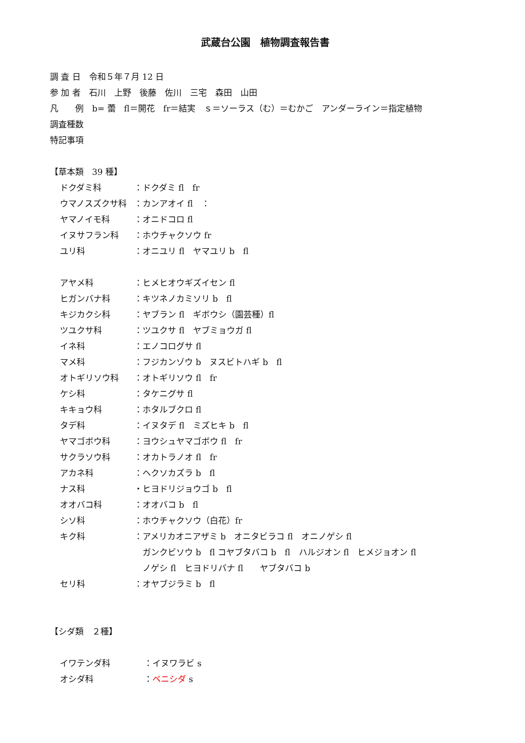武蔵台公園　植物調査報告書
調 査 日　令和５年７月 12 日
参 加 者　石川　上野　後藤　佐川　三宅　森田　山田
凡　　例　b= 蕾　fl＝開花　fr＝結実　ｓ＝ソーラス（む）＝むかご　アンダーライン＝指定植物
調査種数
特記事項
【草本類　39 種】
ドクダミ科 ：ドクダミ fl　fr
ウマノスズクサ科 ：カンアオイ fl　：
ヤマノイモ科 ：オニドコロ fl
イヌサフラン科 ：ホウチャクソウ fr
ユリ科 ：オニユリ fl　ヤマユリ b　fl
アヤメ科 ：ヒメヒオウギズイセン fl
ヒガンバナ科 ：キツネノカミソリ b　fl
キジカクシ科 ：ヤブラン fl　ギボウシ（園芸種）fl
ツユクサ科 ：ツユクサ fl　ヤブミョウガ fl
イネ科 ：エノコログサ fl
マメ科 ：フジカンゾウ b　ヌスビトハギ b　fl
オトギリソウ科 ：オトギリソウ fl　fr
ケシ科 ：タケニグサ fl
キキョウ科 ：ホタルブクロ fl
タデ科 ：イヌタデ fl　ミズヒキ b　fl
ヤマゴボウ科 ：ヨウシュヤマゴボウ fl　fr
サクラソウ科 ：オカトラノオ fl　fr
アカネ科 ：ヘクソカズラ b　fl
ナス科 ・ヒヨドリジョウゴ b　fl
オオバコ科 ：オオバコ b　fl
シソ科 ：ホウチャクソウ（白花）fr
キク科 ：アメリカオニアザミ b　オニタビラコ fl　オニノゲシ fl
　ガンクビソウ b　fl コヤブタバコ b　fl　ハルジオン fl　ヒメジョオン fl
　ノゲシ fl　ヒヨドリバナ fl　　ヤブタバコ b
セリ科 ：オヤブジラミ b　fl
【シダ類　２種】
イワテンダ科 ：イヌワラビ s
オシダ科 ：ベニシダ s